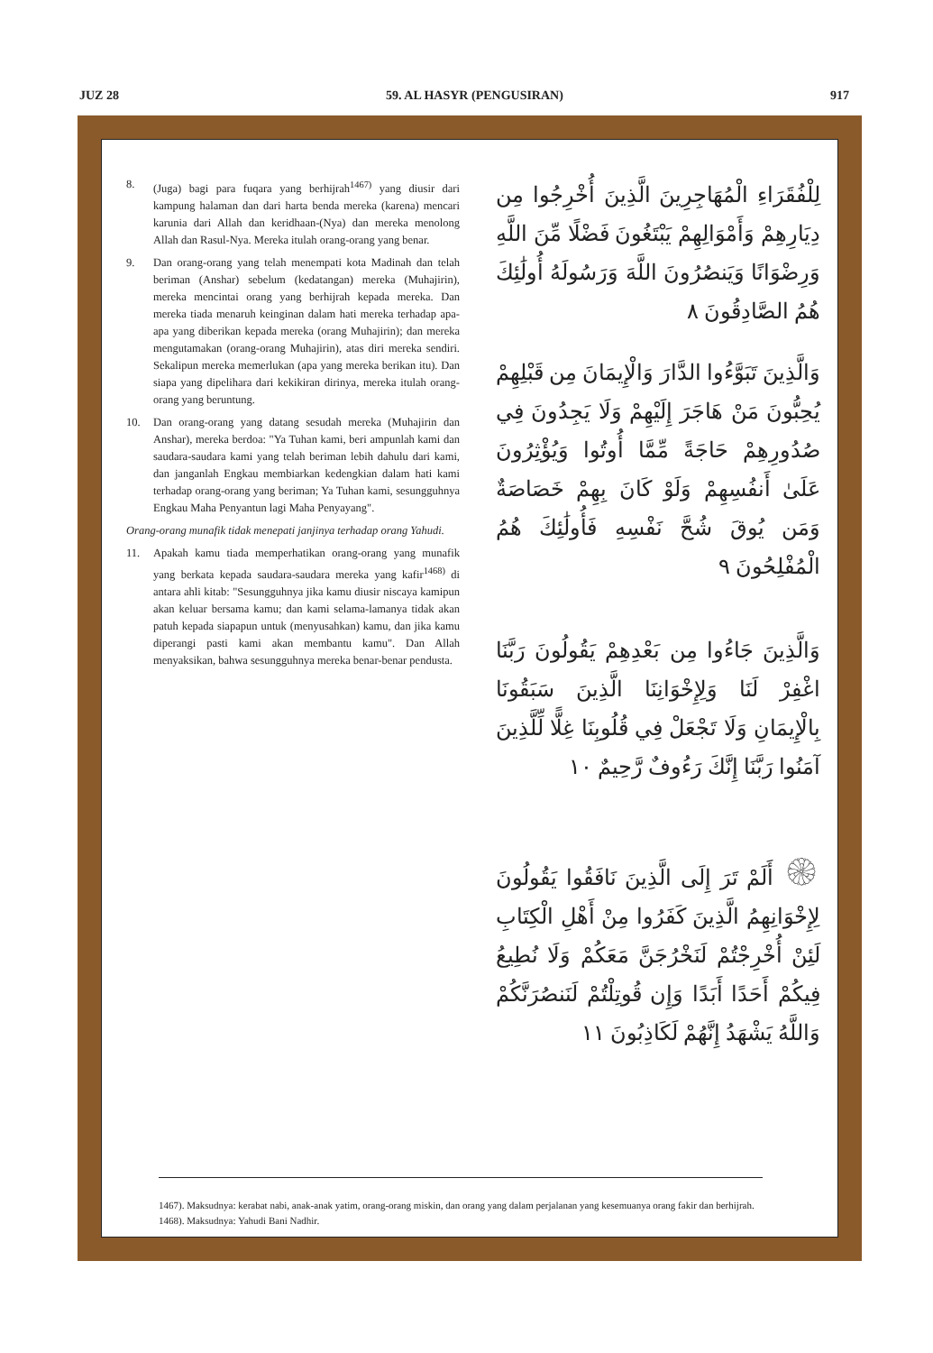JUZ 28 59. AL HASYR (PENGUSIRAN) 917
8. (Juga) bagi para fuqara yang berhijrah<sup>1467)</sup> yang diusir dari kampung halaman dan dari harta benda mereka (karena) mencari karunia dari Allah dan keridhaan-(Nya) dan mereka menolong Allah dan Rasul-Nya. Mereka itulah orang-orang yang benar.
9. Dan orang-orang yang telah menempati kota Madinah dan telah beriman (Anshar) sebelum (kedatangan) mereka (Muhajirin), mereka mencintai orang yang berhijrah kepada mereka. Dan mereka tiada menaruh keinginan dalam hati mereka terhadap apa-apa yang diberikan kepada mereka (orang Muhajirin); dan mereka mengutamakan (orang-orang Muhajirin), atas diri mereka sendiri. Sekalipun mereka memerlukan (apa yang mereka berikan itu). Dan siapa yang dipelihara dari kekikiran dirinya, mereka itulah orang-orang yang beruntung.
10. Dan orang-orang yang datang sesudah mereka (Muhajirin dan Anshar), mereka berdoa: "Ya Tuhan kami, beri ampunlah kami dan saudara-saudara kami yang telah beriman lebih dahulu dari kami, dan janganlah Engkau membiarkan kedengkian dalam hati kami terhadap orang-orang yang beriman; Ya Tuhan kami, sesungguhnya Engkau Maha Penyantun lagi Maha Penyayang".
Orang-orang munafik tidak menepati janjinya terhadap orang Yahudi.
11. Apakah kamu tiada memperhatikan orang-orang yang munafik yang berkata kepada saudara-saudara mereka yang kafir<sup>1468)</sup> di antara ahli kitab: "Sesungguhnya jika kamu diusir niscaya kamipun akan keluar bersama kamu; dan kami selama-lamanya tidak akan patuh kepada siapapun untuk (menyusahkan) kamu, dan jika kamu diperangi pasti kami akan membantu kamu". Dan Allah menyaksikan, bahwa sesungguhnya mereka benar-benar pendusta.
لِلْفُقَرَاءِ الْمُهَاجِرِينَ الَّذِينَ أُخْرِجُوا مِن دِيَارِهِمْ وَأَمْوَالِهِمْ يَبْتَغُونَ فَضْلًا مِّنَ اللَّهِ وَرِضْوَانًا وَيَنصُرُونَ اللَّهَ وَرَسُولَهُ أُولَٰئِكَ هُمُ الصَّادِقُونَ ٨
وَالَّذِينَ تَبَوَّءُوا الدَّارَ وَالْإِيمَانَ مِن قَبْلِهِمْ يُحِبُّونَ مَنْ هَاجَرَ إِلَيْهِمْ وَلَا يَجِدُونَ فِي صُدُورِهِمْ حَاجَةً مِّمَّا أُوتُوا وَيُؤْثِرُونَ عَلَىٰ أَنفُسِهِمْ وَلَوْ كَانَ بِهِمْ خَصَاصَةٌ وَمَن يُوقَ شُحَّ نَفْسِهِ فَأُولَٰئِكَ هُمُ الْمُفْلِحُونَ ٩
وَالَّذِينَ جَاءُوا مِن بَعْدِهِمْ يَقُولُونَ رَبَّنَا اغْفِرْ لَنَا وَلِإِخْوَانِنَا الَّذِينَ سَبَقُونَا بِالْإِيمَانِ وَلَا تَجْعَلْ فِي قُلُوبِنَا غِلًّا لِّلَّذِينَ آمَنُوا رَبَّنَا إِنَّكَ رَءُوفٌ رَّحِيمٌ ١٠
۞ أَلَمْ تَرَ إِلَى الَّذِينَ نَافَقُوا يَقُولُونَ لِإِخْوَانِهِمُ الَّذِينَ كَفَرُوا مِنْ أَهْلِ الْكِتَابِ لَئِنْ أُخْرِجْتُمْ لَنَخْرُجَنَّ مَعَكُمْ وَلَا نُطِيعُ فِيكُمْ أَحَدًا أَبَدًا وَإِن قُوتِلْتُمْ لَنَنصُرَنَّكُمْ وَاللَّهُ يَشْهَدُ إِنَّهُمْ لَكَاذِبُونَ ١١
1467). Maksudnya: kerabat nabi, anak-anak yatim, orang-orang miskin, dan orang yang dalam perjalanan yang kesemuanya orang fakir dan berhijrah.
1468). Maksudnya: Yahudi Bani Nadhir.